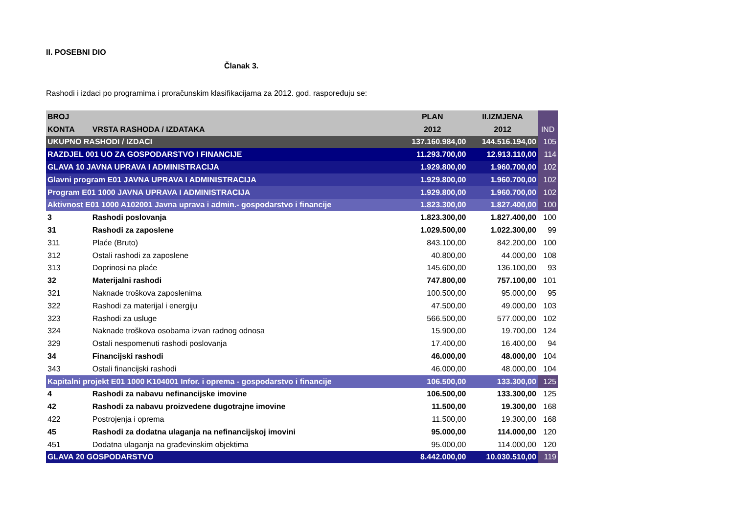II. POSEBNI DIO
Članak 3.
Rashodi i izdaci po programima i proračunskim klasifikacijama za 2012. god. raspoređuju se:
| BROJ | | PLAN | II.IZMJENA | |
| KONTA | VRSTA RASHODA / IZDATAKA | 2012 | 2012 | IND |
| UKUPNO RASHODI / IZDACI | | 137.160.984,00 | 144.516.194,00 | 105 |
| RAZDJEL 001 UO ZA GOSPODARSTVO I FINANCIJE | | 11.293.700,00 | 12.913.110,00 | 114 |
| GLAVA 10 JAVNA UPRAVA I ADMINISTRACIJA | | 1.929.800,00 | 1.960.700,00 | 102 |
| Glavni program E01 JAVNA UPRAVA I ADMINISTRACIJA | | 1.929.800,00 | 1.960.700,00 | 102 |
| Program E01 1000 JAVNA UPRAVA I ADMINISTRACIJA | | 1.929.800,00 | 1.960.700,00 | 102 |
| Aktivnost E01 1000 A102001 Javna uprava i admin.- gospodarstvo i financije | | 1.823.300,00 | 1.827.400,00 | 100 |
| 3 | Rashodi poslovanja | 1.823.300,00 | 1.827.400,00 | 100 |
| 31 | Rashodi za zaposlene | 1.029.500,00 | 1.022.300,00 | 99 |
| 311 | Plaće (Bruto) | 843.100,00 | 842.200,00 | 100 |
| 312 | Ostali rashodi za zaposlene | 40.800,00 | 44.000,00 | 108 |
| 313 | Doprinosi na plaće | 145.600,00 | 136.100,00 | 93 |
| 32 | Materijalni rashodi | 747.800,00 | 757.100,00 | 101 |
| 321 | Naknade troškova zaposlenima | 100.500,00 | 95.000,00 | 95 |
| 322 | Rashodi za materijal i energiju | 47.500,00 | 49.000,00 | 103 |
| 323 | Rashodi za usluge | 566.500,00 | 577.000,00 | 102 |
| 324 | Naknade troškova osobama izvan radnog odnosa | 15.900,00 | 19.700,00 | 124 |
| 329 | Ostali nespomenuti rashodi poslovanja | 17.400,00 | 16.400,00 | 94 |
| 34 | Financijski rashodi | 46.000,00 | 48.000,00 | 104 |
| 343 | Ostali financijski rashodi | 46.000,00 | 48.000,00 | 104 |
| Kapitalni projekt E01 1000 K104001 Infor. i oprema - gospodarstvo i financije | | 106.500,00 | 133.300,00 | 125 |
| 4 | Rashodi za nabavu nefinancijske imovine | 106.500,00 | 133.300,00 | 125 |
| 42 | Rashodi za nabavu proizvedene dugotrajne imovine | 11.500,00 | 19.300,00 | 168 |
| 422 | Postrojenja i oprema | 11.500,00 | 19.300,00 | 168 |
| 45 | Rashodi za dodatna ulaganja na nefinancijskoj imovini | 95.000,00 | 114.000,00 | 120 |
| 451 | Dodatna ulaganja na građevinskim objektima | 95.000,00 | 114.000,00 | 120 |
| GLAVA 20 GOSPODARSTVO | | 8.442.000,00 | 10.030.510,00 | 119 |